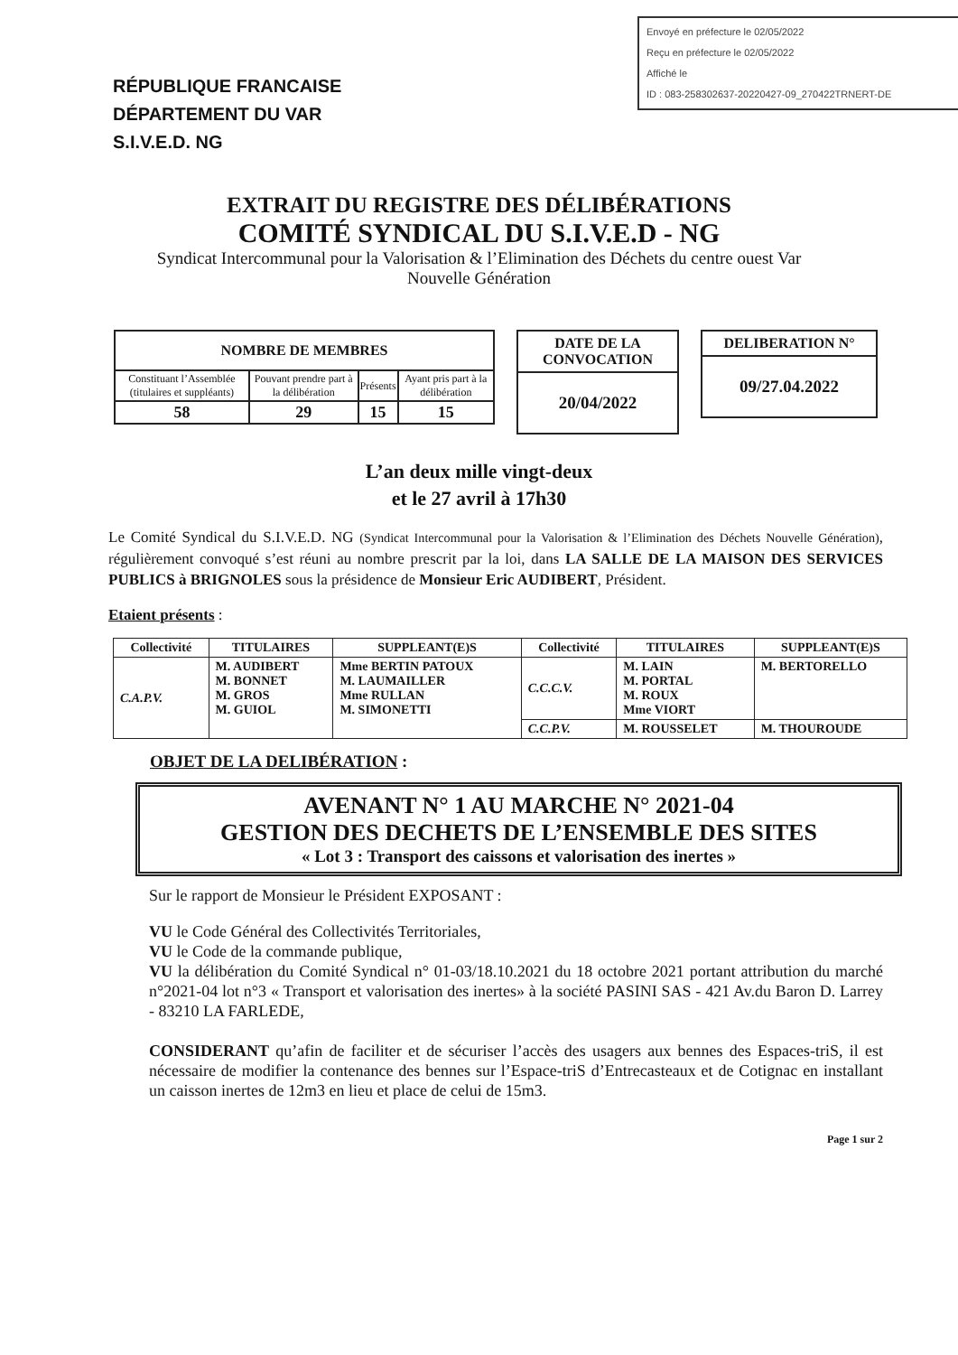Envoyé en préfecture le 02/05/2022
Reçu en préfecture le 02/05/2022
Affiché le
ID : 083-258302637-20220427-09_270422TRNERT-DE
RÉPUBLIQUE FRANCAISE
DÉPARTEMENT DU VAR
S.I.V.E.D. NG
EXTRAIT DU REGISTRE DES DÉLIBÉRATIONS
COMITÉ SYNDICAL DU S.I.V.E.D - NG
Syndicat Intercommunal pour la Valorisation & l’Elimination des Déchets du centre ouest Var
Nouvelle Génération
| NOMBRE DE MEMBRES | | | |
| --- | --- | --- | --- |
| Constituant l’Assemblée (titulaires et suppléants) | Pouvant prendre part à la délibération | Présents | Ayant pris part à la délibération |
| 58 | 29 | 15 | 15 |
DATE DE LA CONVOCATION
20/04/2022
DELIBERATION N°
09/27.04.2022
L’an deux mille vingt-deux
et le 27 avril à 17h30
Le Comité Syndical du S.I.V.E.D. NG (Syndicat Intercommunal pour la Valorisation & l’Elimination des Déchets Nouvelle Génération), régulièrement convoqué s’est réuni au nombre prescrit par la loi, dans LA SALLE DE LA MAISON DES SERVICES PUBLICS à BRIGNOLES sous la présidence de Monsieur Eric AUDIBERT, Président.
Etaient présents :
| Collectivité | TITULAIRES | SUPPLEANT(E)S | Collectivité | TITULAIRES | SUPPLEANT(E)S |
| --- | --- | --- | --- | --- | --- |
| C.A.P.V. | M. AUDIBERT M. BONNET M. GROS M. GUIOL | Mme BERTIN PATOUX M. LAUMAILLER Mme RULLAN M. SIMONETTI | C.C.C.V. | M. LAIN M. PORTAL M. ROUX Mme VIORT | M. BERTORELLO |
| | | | C.C.P.V. | M. ROUSSELET | M. THOUROUDE |
OBJET DE LA DELIBÉRATION :
AVENANT N° 1 AU MARCHE N° 2021-04
GESTION DES DECHETS DE L’ENSEMBLE DES SITES
« Lot 3 : Transport des caissons et valorisation des inertes »
Sur le rapport de Monsieur le Président EXPOSANT :
VU le Code Général des Collectivités Territoriales,
VU le Code de la commande publique,
VU la délibération du Comité Syndical n° 01-03/18.10.2021 du 18 octobre 2021 portant attribution du marché n°2021-04 lot n°3 « Transport et valorisation des inertes» à la société PASINI SAS - 421 Av.du Baron D. Larrey - 83210 LA FARLEDE,
CONSIDERANT qu’afin de faciliter et de sécuriser l’accès des usagers aux bennes des Espaces-triS, il est nécessaire de modifier la contenance des bennes sur l’Espace-triS d’Entrecasteaux et de Cotignac en installant un caisson inertes de 12m3 en lieu et place de celui de 15m3.
Page 1 sur 2